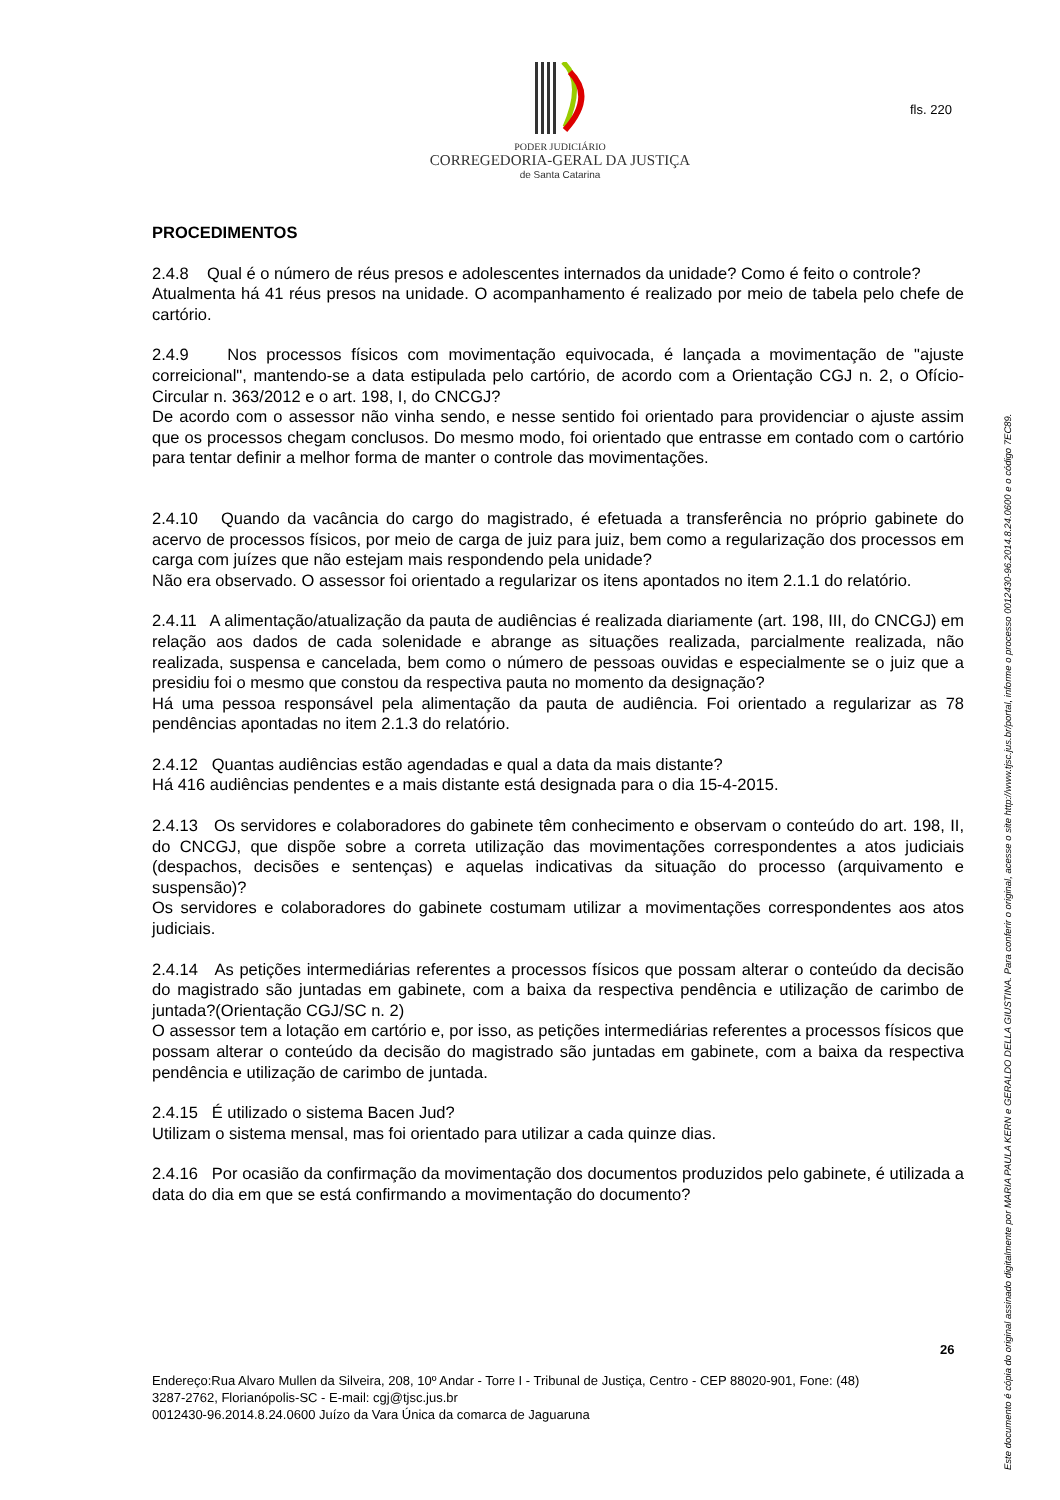PODER JUDICIÁRIO
CORREGEDORIA-GERAL DA JUSTIÇA
de Santa Catarina
fls. 220
PROCEDIMENTOS
2.4.8 Qual é o número de réus presos e adolescentes internados da unidade? Como é feito o controle?
Atualmenta há 41 réus presos na unidade. O acompanhamento é realizado por meio de tabela pelo chefe de cartório.
2.4.9 Nos processos físicos com movimentação equivocada, é lançada a movimentação de "ajuste correicional", mantendo-se a data estipulada pelo cartório, de acordo com a Orientação CGJ n. 2, o Ofício-Circular n. 363/2012 e o art. 198, I, do CNCGJ?
De acordo com o assessor não vinha sendo, e nesse sentido foi orientado para providenciar o ajuste assim que os processos chegam conclusos. Do mesmo modo, foi orientado que entrasse em contado com o cartório para tentar definir a melhor forma de manter o controle das movimentações.
2.4.10 Quando da vacância do cargo do magistrado, é efetuada a transferência no próprio gabinete do acervo de processos físicos, por meio de carga de juiz para juiz, bem como a regularização dos processos em carga com juízes que não estejam mais respondendo pela unidade?
Não era observado. O assessor foi orientado a regularizar os itens apontados no item 2.1.1 do relatório.
2.4.11 A alimentação/atualização da pauta de audiências é realizada diariamente (art. 198, III, do CNCGJ) em relação aos dados de cada solenidade e abrange as situações realizada, parcialmente realizada, não realizada, suspensa e cancelada, bem como o número de pessoas ouvidas e especialmente se o juiz que a presidiu foi o mesmo que constou da respectiva pauta no momento da designação?
Há uma pessoa responsável pela alimentação da pauta de audiência. Foi orientado a regularizar as 78 pendências apontadas no item 2.1.3 do relatório.
2.4.12 Quantas audiências estão agendadas e qual a data da mais distante?
Há 416 audiências pendentes e a mais distante está designada para o dia 15-4-2015.
2.4.13 Os servidores e colaboradores do gabinete têm conhecimento e observam o conteúdo do art. 198, II, do CNCGJ, que dispõe sobre a correta utilização das movimentações correspondentes a atos judiciais (despachos, decisões e sentenças) e aquelas indicativas da situação do processo (arquivamento e suspensão)?
Os servidores e colaboradores do gabinete costumam utilizar a movimentações correspondentes aos atos judiciais.
2.4.14 As petições intermediárias referentes a processos físicos que possam alterar o conteúdo da decisão do magistrado são juntadas em gabinete, com a baixa da respectiva pendência e utilização de carimbo de juntada?(Orientação CGJ/SC n. 2)
O assessor tem a lotação em cartório e, por isso, as petições intermediárias referentes a processos físicos que possam alterar o conteúdo da decisão do magistrado são juntadas em gabinete, com a baixa da respectiva pendência e utilização de carimbo de juntada.
2.4.15 É utilizado o sistema Bacen Jud?
Utilizam o sistema mensal, mas foi orientado para utilizar a cada quinze dias.
2.4.16 Por ocasião da confirmação da movimentação dos documentos produzidos pelo gabinete, é utilizada a data do dia em que se está confirmando a movimentação do documento?
Este documento é cópia do original assinado digitalmente por MARIA PAULA KERN e GERALDO DELLA GIUSTINA. Para conferir o original, acesse o site http://www.tjsc.jus.br/portal, informe o processo 0012430-96.2014.8.24.0600 e o código 7EC89.
26
Endereço:Rua Alvaro Mullen da Silveira, 208, 10º Andar - Torre I - Tribunal de Justiça, Centro - CEP 88020-901, Fone: (48)
3287-2762, Florianópolis-SC - E-mail: cgj@tjsc.jus.br
0012430-96.2014.8.24.0600 Juízo da Vara Única da comarca de Jaguaruna